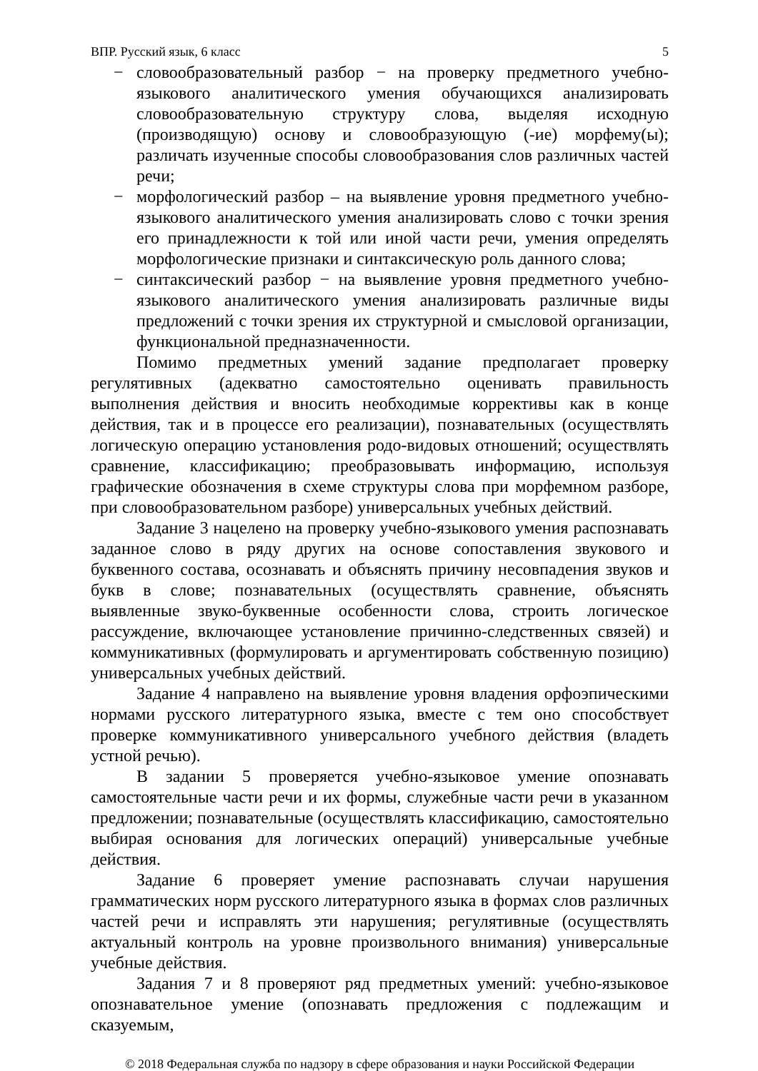ВПР. Русский язык, 6 класс 5
− словообразовательный разбор − на проверку предметного учебно-языкового аналитического умения обучающихся анализировать словообразовательную структуру слова, выделяя исходную (производящую) основу и словообразующую (-ие) морфему(ы); различать изученные способы словообразования слов различных частей речи;
− морфологический разбор – на выявление уровня предметного учебно-языкового аналитического умения анализировать слово с точки зрения его принадлежности к той или иной части речи, умения определять морфологические признаки и синтаксическую роль данного слова;
− синтаксический разбор − на выявление уровня предметного учебно-языкового аналитического умения анализировать различные виды предложений с точки зрения их структурной и смысловой организации, функциональной предназначенности.
Помимо предметных умений задание предполагает проверку регулятивных (адекватно самостоятельно оценивать правильность выполнения действия и вносить необходимые коррективы как в конце действия, так и в процессе его реализации), познавательных (осуществлять логическую операцию установления родо-видовых отношений; осуществлять сравнение, классификацию; преобразовывать информацию, используя графические обозначения в схеме структуры слова при морфемном разборе, при словообразовательном разборе) универсальных учебных действий.
Задание 3 нацелено на проверку учебно-языкового умения распознавать заданное слово в ряду других на основе сопоставления звукового и буквенного состава, осознавать и объяснять причину несовпадения звуков и букв в слове; познавательных (осуществлять сравнение, объяснять выявленные звуко-буквенные особенности слова, строить логическое рассуждение, включающее установление причинно-следственных связей) и коммуникативных (формулировать и аргументировать собственную позицию) универсальных учебных действий.
Задание 4 направлено на выявление уровня владения орфоэпическими нормами русского литературного языка, вместе с тем оно способствует проверке коммуникативного универсального учебного действия (владеть устной речью).
В задании 5 проверяется учебно-языковое умение опознавать самостоятельные части речи и их формы, служебные части речи в указанном предложении; познавательные (осуществлять классификацию, самостоятельно выбирая основания для логических операций) универсальные учебные действия.
Задание 6 проверяет умение распознавать случаи нарушения грамматических норм русского литературного языка в формах слов различных частей речи и исправлять эти нарушения; регулятивные (осуществлять актуальный контроль на уровне произвольного внимания) универсальные учебные действия.
Задания 7 и 8 проверяют ряд предметных умений: учебно-языковое опознавательное умение (опознавать предложения с подлежащим и сказуемым,
© 2018 Федеральная служба по надзору в сфере образования и науки Российской Федерации